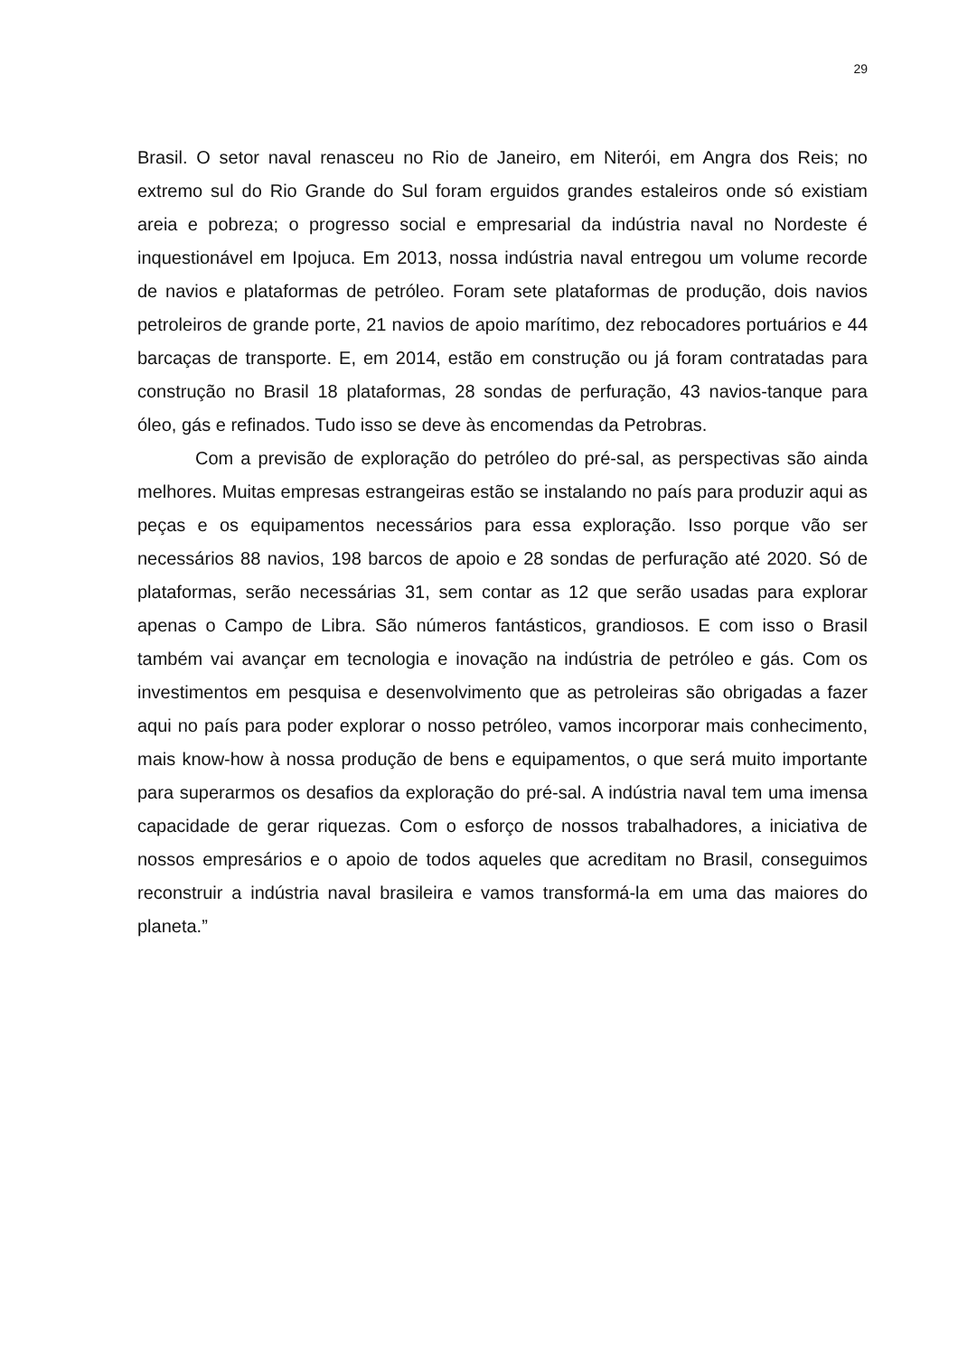29
Brasil. O setor naval renasceu no Rio de Janeiro, em Niterói, em Angra dos Reis; no extremo sul do Rio Grande do Sul foram erguidos grandes estaleiros onde só existiam areia e pobreza; o progresso social e empresarial da indústria naval no Nordeste é inquestionável em Ipojuca. Em 2013, nossa indústria naval entregou um volume recorde de navios e plataformas de petróleo. Foram sete plataformas de produção, dois navios petroleiros de grande porte, 21 navios de apoio marítimo, dez rebocadores portuários e 44 barcaças de transporte. E, em 2014, estão em construção ou já foram contratadas para construção no Brasil 18 plataformas, 28 sondas de perfuração, 43 navios-tanque para óleo, gás e refinados. Tudo isso se deve às encomendas da Petrobras.
Com a previsão de exploração do petróleo do pré-sal, as perspectivas são ainda melhores. Muitas empresas estrangeiras estão se instalando no país para produzir aqui as peças e os equipamentos necessários para essa exploração. Isso porque vão ser necessários 88 navios, 198 barcos de apoio e 28 sondas de perfuração até 2020. Só de plataformas, serão necessárias 31, sem contar as 12 que serão usadas para explorar apenas o Campo de Libra. São números fantásticos, grandiosos. E com isso o Brasil também vai avançar em tecnologia e inovação na indústria de petróleo e gás. Com os investimentos em pesquisa e desenvolvimento que as petroleiras são obrigadas a fazer aqui no país para poder explorar o nosso petróleo, vamos incorporar mais conhecimento, mais know-how à nossa produção de bens e equipamentos, o que será muito importante para superarmos os desafios da exploração do pré-sal. A indústria naval tem uma imensa capacidade de gerar riquezas. Com o esforço de nossos trabalhadores, a iniciativa de nossos empresários e o apoio de todos aqueles que acreditam no Brasil, conseguimos reconstruir a indústria naval brasileira e vamos transformá-la em uma das maiores do planeta.”